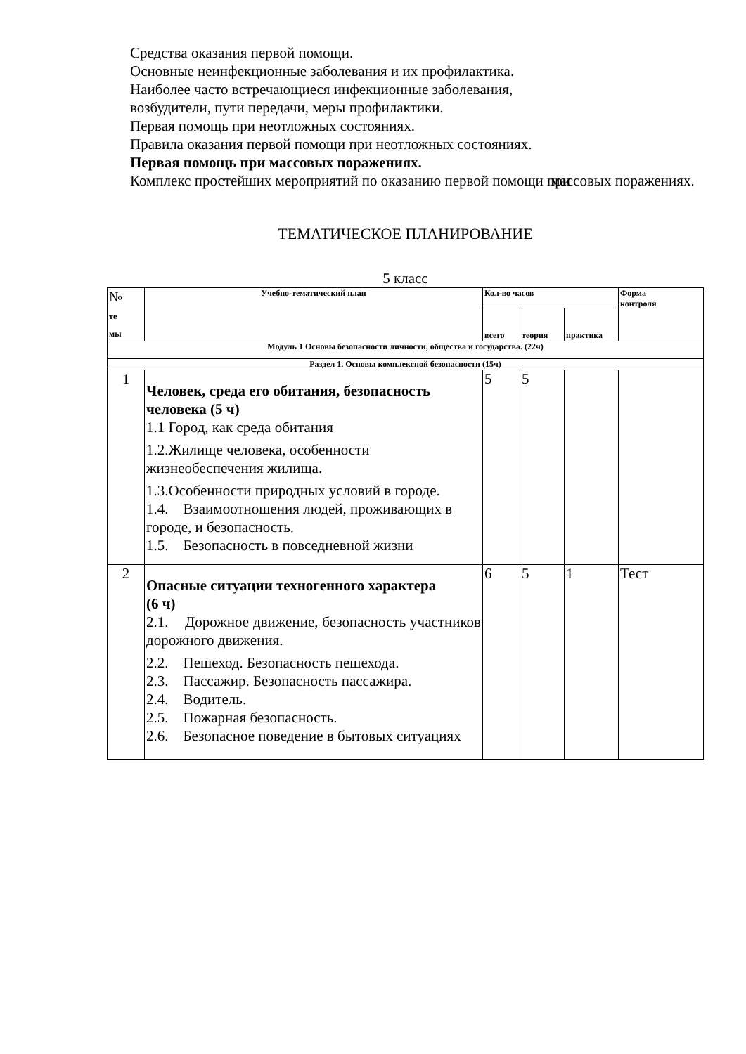Средства оказания первой помощи.
Основные неинфекционные заболевания и их профилактика.
Наиболее часто встречающиеся инфекционные заболевания,
возбудители, пути передачи, меры профилактики.
Первая помощь при неотложных состояниях.
Правила оказания первой помощи при неотложных состояниях.
Первая помощь при массовых поражениях.
Комплекс простейших мероприятий по оказанию первой помощи при массовых поражениях.
ТЕМАТИЧЕСКОЕ ПЛАНИРОВАНИЕ
5 класс
| № те мы | Учебно-тематический план | Кол-во часов | | | Форма контроля |
| | | всего | теория | практика | |
| Модуль 1 Основы безопасности личности, общества и государства. (22ч) | | | | | |
| Раздел 1. Основы комплексной безопасности (15ч) | | | | | |
| 1 | Человек, среда его обитания, безопасность человека (5 ч) 1.1 Город, как среда обитания 1.2.Жилище человека, особенности жизнеобеспечения жилища. 1.3.Особенности природных условий в городе. 1.4. Взаимоотношения людей, проживающих в городе, и безопасность. 1.5. Безопасность в повседневной жизни | 5 | 5 | | |
| 2 | Опасные ситуации техногенного характера (6 ч) 2.1. Дорожное движение, безопасность участников дорожного движения. 2.2. Пешеход. Безопасность пешехода. 2.3. Пассажир. Безопасность пассажира. 2.4. Водитель. 2.5. Пожарная безопасность. 2.6. Безопасное поведение в бытовых ситуациях | 6 | 5 | 1 | Тест |